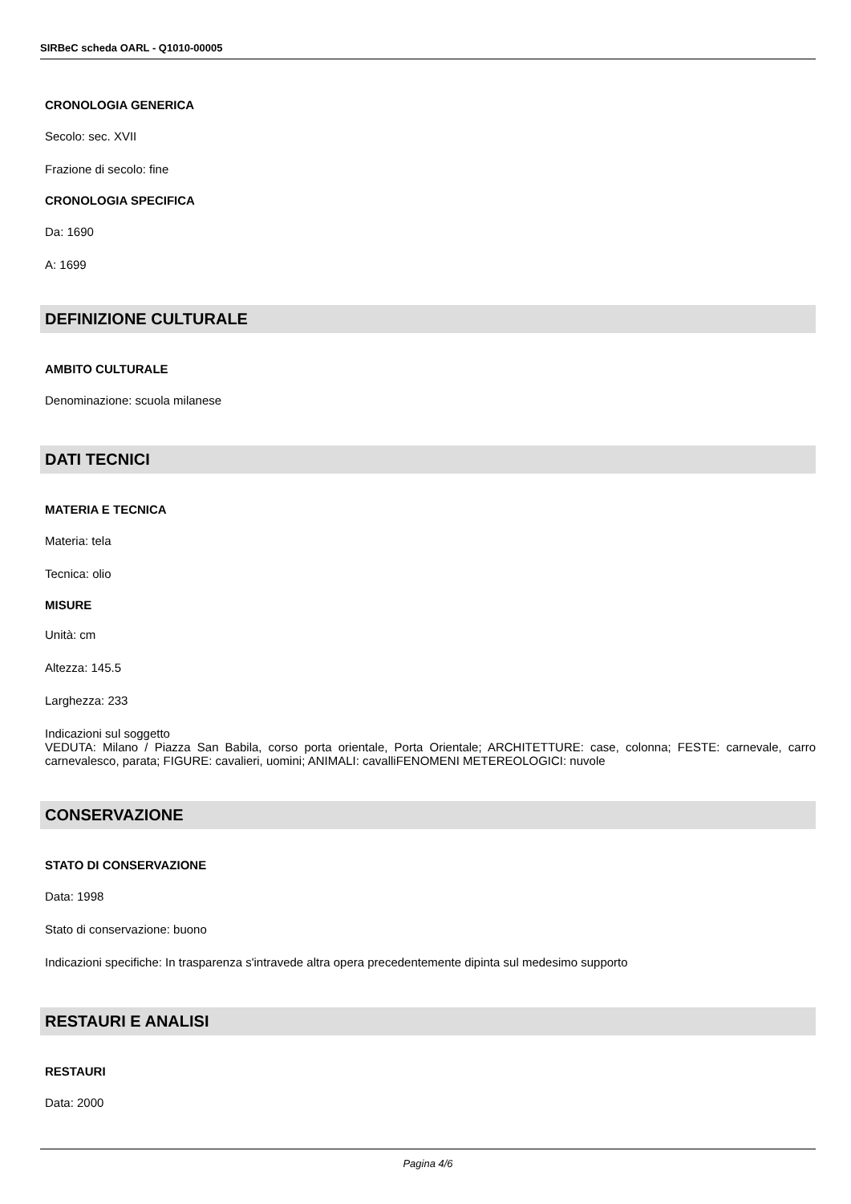SIRBeC scheda OARL - Q1010-00005
CRONOLOGIA GENERICA
Secolo: sec. XVII
Frazione di secolo: fine
CRONOLOGIA SPECIFICA
Da: 1690
A: 1699
DEFINIZIONE CULTURALE
AMBITO CULTURALE
Denominazione: scuola milanese
DATI TECNICI
MATERIA E TECNICA
Materia: tela
Tecnica: olio
MISURE
Unità: cm
Altezza: 145.5
Larghezza: 233
Indicazioni sul soggetto
VEDUTA: Milano / Piazza San Babila, corso porta orientale, Porta Orientale; ARCHITETTURE: case, colonna; FESTE: carnevale, carro carnevalesco, parata; FIGURE: cavalieri, uomini; ANIMALI: cavalliFENOMENI METEREOLOGICI: nuvole
CONSERVAZIONE
STATO DI CONSERVAZIONE
Data: 1998
Stato di conservazione: buono
Indicazioni specifiche: In trasparenza s'intravede altra opera precedentemente dipinta sul medesimo supporto
RESTAURI E ANALISI
RESTAURI
Data: 2000
Pagina 4/6